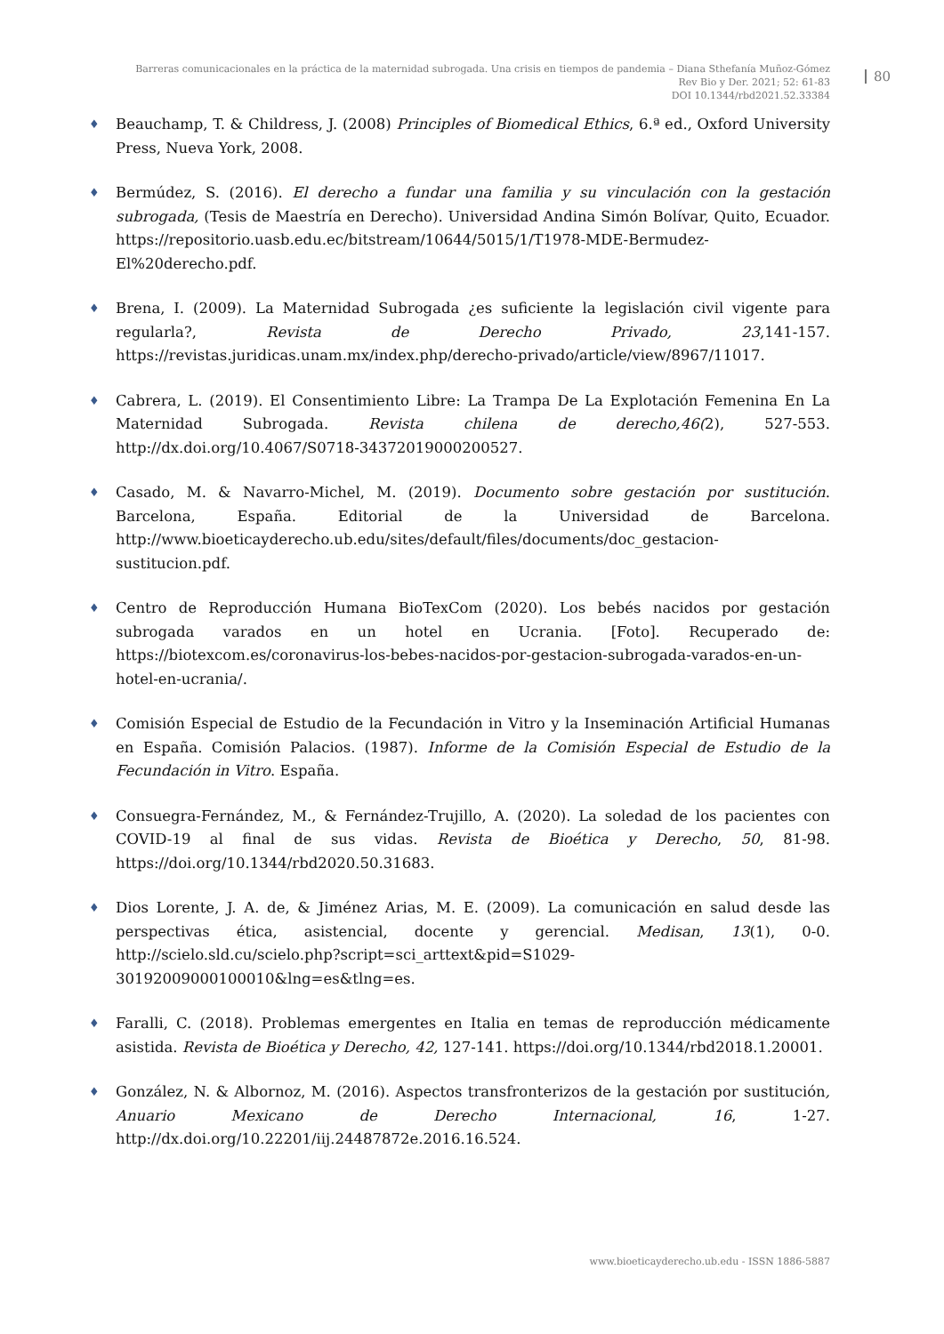Barreras comunicacionales en la práctica de la maternidad subrogada. Una crisis en tiempos de pandemia – Diana Sthefanía Muñoz-Gómez
Rev Bio y Der. 2021; 52: 61-83
DOI 10.1344/rbd2021.52.33384
80
Beauchamp, T. & Childress, J. (2008) Principles of Biomedical Ethics, 6.ª ed., Oxford University Press, Nueva York, 2008.
Bermúdez, S. (2016). El derecho a fundar una familia y su vinculación con la gestación subrogada, (Tesis de Maestría en Derecho). Universidad Andina Simón Bolívar, Quito, Ecuador. https://repositorio.uasb.edu.ec/bitstream/10644/5015/1/T1978-MDE-Bermudez-El%20derecho.pdf.
Brena, I. (2009). La Maternidad Subrogada ¿es suficiente la legislación civil vigente para regularla?, Revista de Derecho Privado, 23,141-157. https://revistas.juridicas.unam.mx/index.php/derecho-privado/article/view/8967/11017.
Cabrera, L. (2019). El Consentimiento Libre: La Trampa De La Explotación Femenina En La Maternidad Subrogada. Revista chilena de derecho,46(2), 527-553. http://dx.doi.org/10.4067/S0718-34372019000200527.
Casado, M. & Navarro-Michel, M. (2019). Documento sobre gestación por sustitución. Barcelona, España. Editorial de la Universidad de Barcelona. http://www.bioeticayderecho.ub.edu/sites/default/files/documents/doc_gestacion-sustitucion.pdf.
Centro de Reproducción Humana BioTexCom (2020). Los bebés nacidos por gestación subrogada varados en un hotel en Ucrania. [Foto]. Recuperado de: https://biotexcom.es/coronavirus-los-bebes-nacidos-por-gestacion-subrogada-varados-en-un-hotel-en-ucrania/.
Comisión Especial de Estudio de la Fecundación in Vitro y la Inseminación Artificial Humanas en España. Comisión Palacios. (1987). Informe de la Comisión Especial de Estudio de la Fecundación in Vitro. España.
Consuegra-Fernández, M., & Fernández-Trujillo, A. (2020). La soledad de los pacientes con COVID-19 al final de sus vidas. Revista de Bioética y Derecho, 50, 81-98. https://doi.org/10.1344/rbd2020.50.31683.
Dios Lorente, J. A. de, & Jiménez Arias, M. E. (2009). La comunicación en salud desde las perspectivas ética, asistencial, docente y gerencial. Medisan, 13(1), 0-0. http://scielo.sld.cu/scielo.php?script=sci_arttext&pid=S1029-30192009000100010&lng=es&tlng=es.
Faralli, C. (2018). Problemas emergentes en Italia en temas de reproducción médicamente asistida. Revista de Bioética y Derecho, 42, 127-141. https://doi.org/10.1344/rbd2018.1.20001.
González, N. & Albornoz, M. (2016). Aspectos transfronterizos de la gestación por sustitución, Anuario Mexicano de Derecho Internacional, 16, 1-27. http://dx.doi.org/10.22201/iij.24487872e.2016.16.524.
www.bioeticayderecho.ub.edu - ISSN 1886-5887